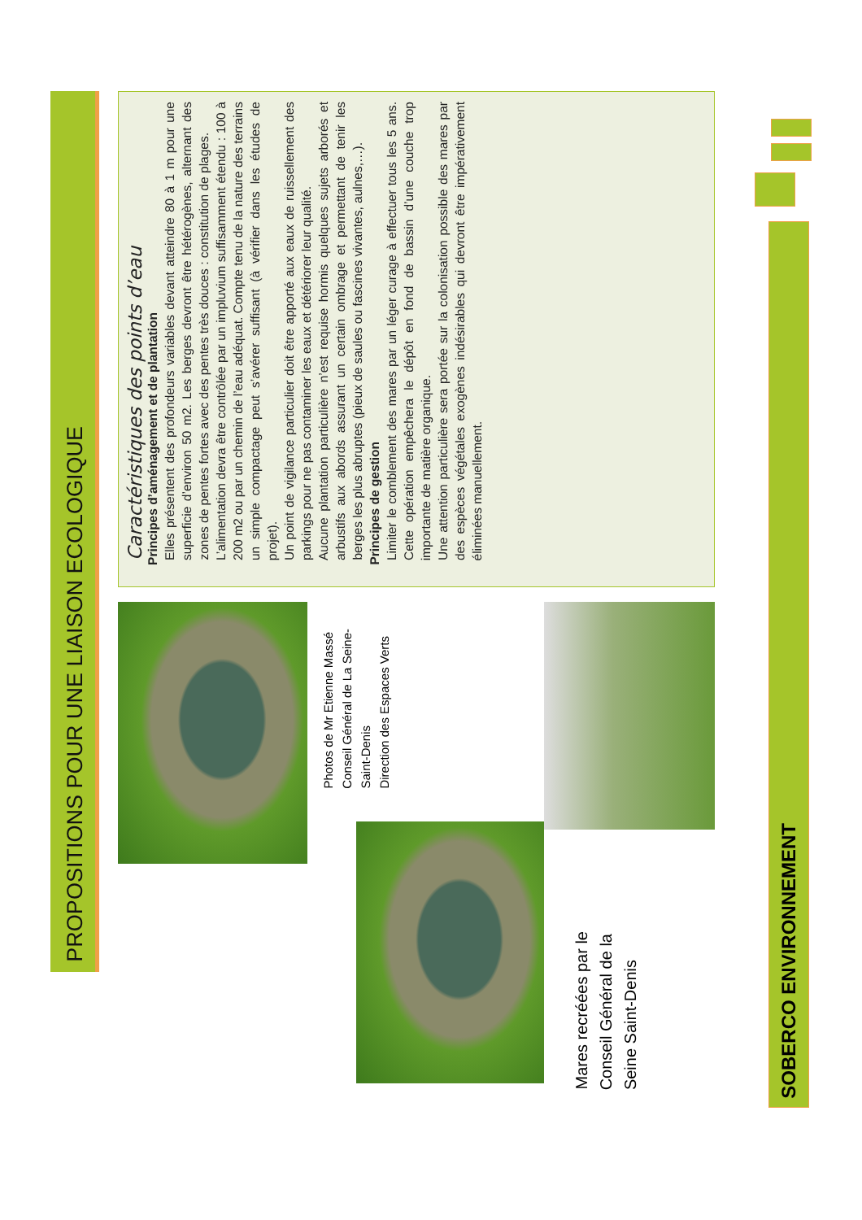PROPOSITIONS POUR UNE LIAISON ECOLOGIQUE
Caractéristiques des points d’eau
Principes d’aménagement et de plantation
Elles présentent des profondeurs variables devant atteindre 80 à 1 m pour une superficie d’environ 50 m2. Les berges devront être hétérogènes, alternant des zones de pentes fortes avec des pentes très douces : constitution de plages.
L’alimentation devra être contrôlée par un impluvium suffisamment étendu : 100 à 200 m2 ou par un chemin de l’eau adéquat. Compte tenu de la nature des terrains un simple compactage peut s’avérer suffisant (à vérifier dans les études de projet).
Un point de vigilance particulier doit être apporté aux eaux de ruissellement des parkings pour ne pas contaminer les eaux et détériorer leur qualité.
Aucune plantation particulière n’est requise hormis quelques sujets arborés et arbustifs aux abords assurant un certain ombrage et permettant de tenir les berges les plus abruptes (pieux de saules ou fascines vivantes, aulnes,…).
Principes de gestion
Limiter le comblement des mares par un léger curage à effectuer tous les 5 ans. Cette opération empêchera le dépôt en fond de bassin d’une couche trop importante de matière organique.
Une attention particulière sera portée sur la colonisation possible des mares par des espèces végétales exogènes indésirables qui devront être impérativement éliminées manuellement.
Photos de Mr Etienne Massé
Conseil Général de La Seine-Saint-Denis
Direction des Espaces Verts
Mares recréées par le Conseil Général de la Seine Saint-Denis
SOBERCO ENVIRONNEMENT